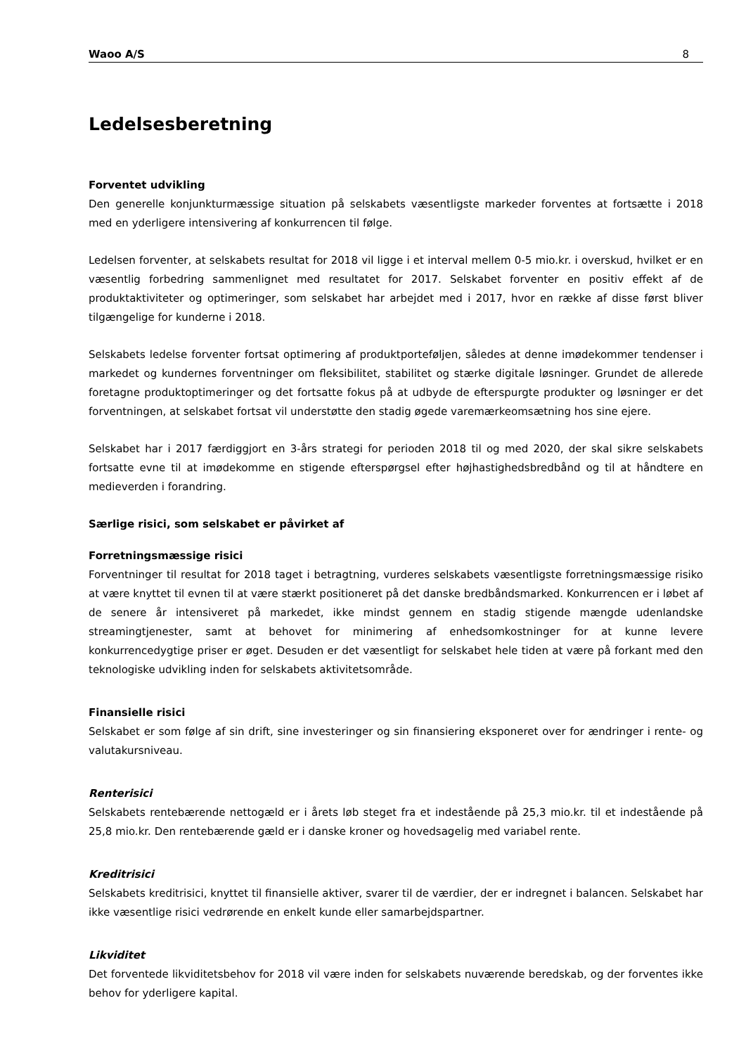Waoo A/S 8
Ledelsesberetning
Forventet udvikling
Den generelle konjunkturmæssige situation på selskabets væsentligste markeder forventes at fortsætte i 2018 med en yderligere intensivering af konkurrencen til følge.
Ledelsen forventer, at selskabets resultat for 2018 vil ligge i et interval mellem 0-5 mio.kr. i overskud, hvilket er en væsentlig forbedring sammenlignet med resultatet for 2017. Selskabet forventer en positiv effekt af de produktaktiviteter og optimeringer, som selskabet har arbejdet med i 2017, hvor en række af disse først bliver tilgængelige for kunderne i 2018.
Selskabets ledelse forventer fortsat optimering af produktporteføljen, således at denne imødekommer tendenser i markedet og kundernes forventninger om fleksibilitet, stabilitet og stærke digitale løsninger. Grundet de allerede foretagne produktoptimeringer og det fortsatte fokus på at udbyde de efterspurgte produkter og løsninger er det forventningen, at selskabet fortsat vil understøtte den stadig øgede varemærkeomsætning hos sine ejere.
Selskabet har i 2017 færdiggjort en 3-års strategi for perioden 2018 til og med 2020, der skal sikre selskabets fortsatte evne til at imødekomme en stigende efterspørgsel efter højhastighedsbredbånd og til at håndtere en medieverden i forandring.
Særlige risici, som selskabet er påvirket af
Forretningsmæssige risici
Forventninger til resultat for 2018 taget i betragtning, vurderes selskabets væsentligste forretningsmæssige risiko at være knyttet til evnen til at være stærkt positioneret på det danske bredbåndsmarked. Konkurrencen er i løbet af de senere år intensiveret på markedet, ikke mindst gennem en stadig stigende mængde udenlandske streamingtjenester, samt at behovet for minimering af enhedsomkostninger for at kunne levere konkurrencedygtige priser er øget. Desuden er det væsentligt for selskabet hele tiden at være på forkant med den teknologiske udvikling inden for selskabets aktivitetsområde.
Finansielle risici
Selskabet er som følge af sin drift, sine investeringer og sin finansiering eksponeret over for ændringer i rente- og valutakursniveau.
Renterisici
Selskabets rentebærende nettogæld er i årets løb steget fra et indestående på 25,3 mio.kr. til et indestående på 25,8 mio.kr. Den rentebærende gæld er i danske kroner og hovedsagelig med variabel rente.
Kreditrisici
Selskabets kreditrisici, knyttet til finansielle aktiver, svarer til de værdier, der er indregnet i balancen. Selskabet har ikke væsentlige risici vedrørende en enkelt kunde eller samarbejdspartner.
Likviditet
Det forventede likviditetsbehov for 2018 vil være inden for selskabets nuværende beredskab, og der forventes ikke behov for yderligere kapital.